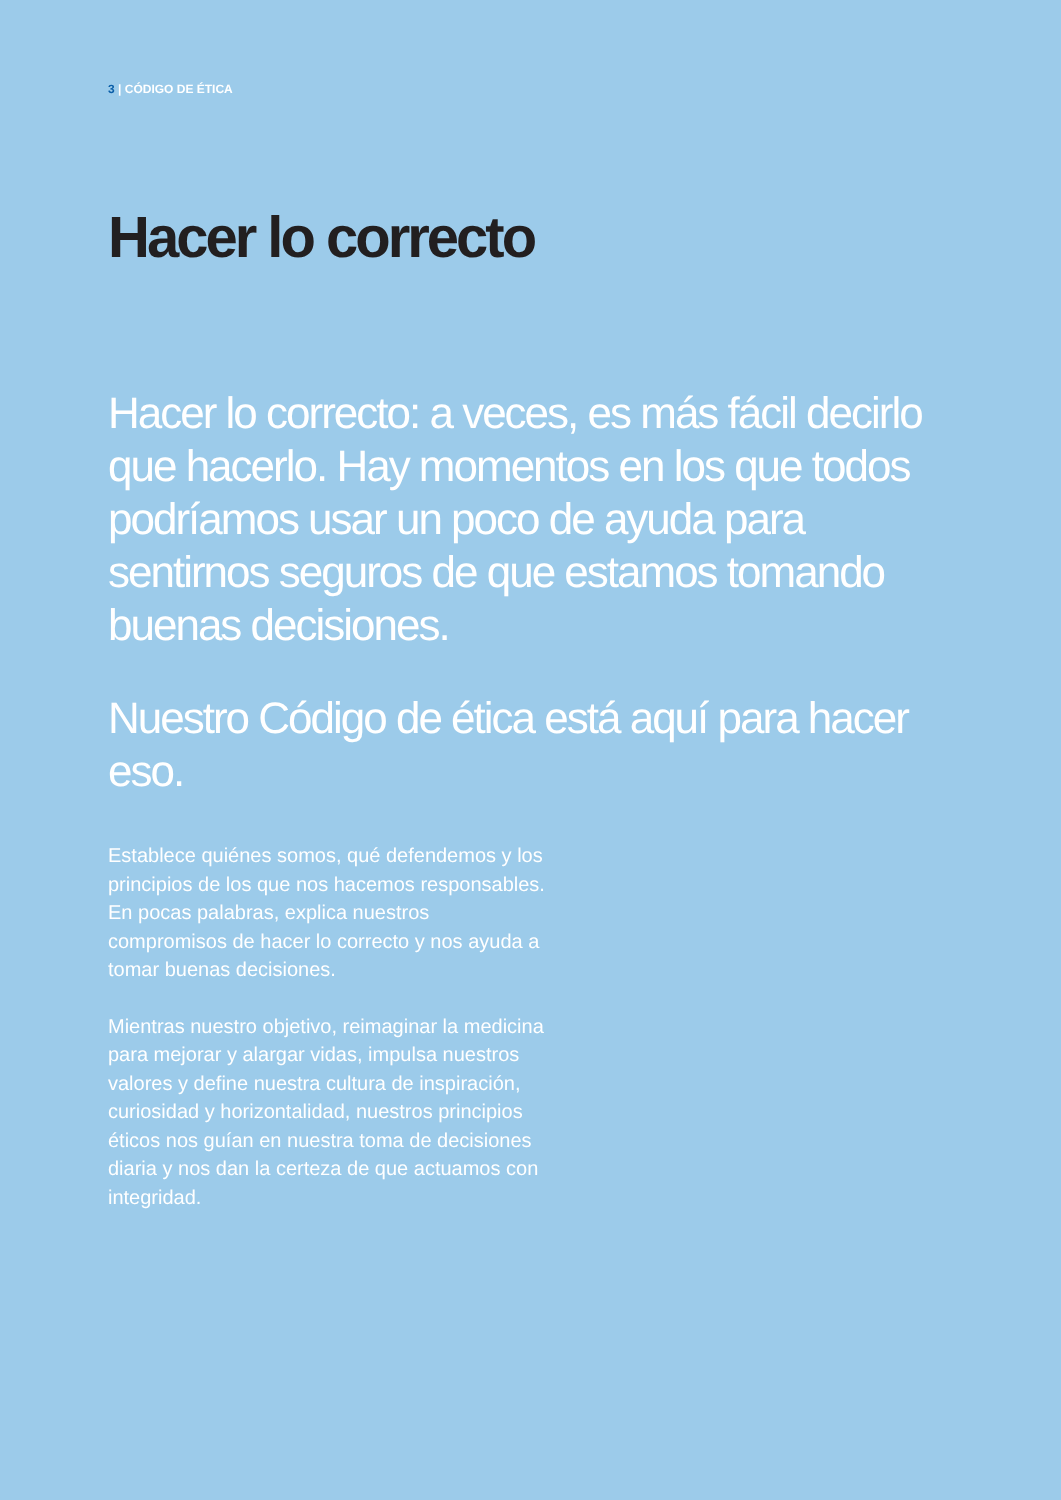3 | CÓDIGO DE ÉTICA
Hacer lo correcto
Hacer lo correcto: a veces, es más fácil decirlo que hacerlo. Hay momentos en los que todos podríamos usar un poco de ayuda para sentirnos seguros de que estamos tomando buenas decisiones.
Nuestro Código de ética está aquí para hacer eso.
Establece quiénes somos, qué defendemos y los principios de los que nos hacemos responsables. En pocas palabras, explica nuestros compromisos de hacer lo correcto y nos ayuda a tomar buenas decisiones.
Mientras nuestro objetivo, reimaginar la medicina para mejorar y alargar vidas, impulsa nuestros valores y define nuestra cultura de inspiración, curiosidad y horizontalidad, nuestros principios éticos nos guían en nuestra toma de decisiones diaria y nos dan la certeza de que actuamos con integridad.